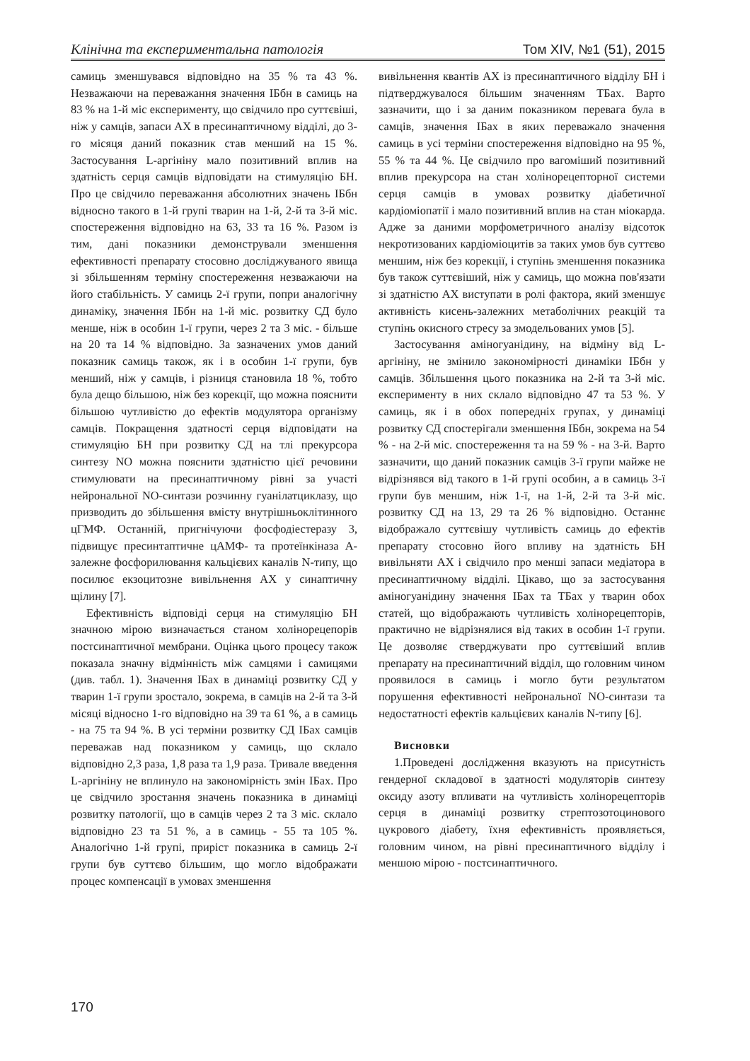Клінічна та експериментальна патологія Том XIV, №1 (51), 2015
самиць зменшувався відповідно на 35 % та 43 %. Незважаючи на переважання значення ІБбн в самиць на 83 % на 1-й міс експерименту, що свідчило про суттєвіші, ніж у самців, запаси АХ в пресинаптичному відділі, до 3-го місяця даний показник став менший на 15 %. Застосування L-аргініну мало позитивний вплив на здатність серця самців відповідати на стимуляцію БН. Про це свідчило переважання абсолютних значень ІБбн відносно такого в 1-й групі тварин на 1-й, 2-й та 3-й міс. спостереження відповідно на 63, 33 та 16 %. Разом із тим, дані показники демонстрували зменшення ефективності препарату стосовно досліджуваного явища зі збільшенням терміну спостереження незважаючи на його стабільність. У самиць 2-ї групи, попри аналогічну динаміку, значення ІБбн на 1-й міс. розвитку СД було менше, ніж в особин 1-ї групи, через 2 та 3 міс. - більше на 20 та 14 % відповідно. За зазначених умов даний показник самиць також, як і в особин 1-ї групи, був менший, ніж у самців, і різниця становила 18 %, тобто була дещо більшою, ніж без корекції, що можна пояснити більшою чутливістю до ефектів модулятора організму самців. Покращення здатності серця відповідати на стимуляцію БН при розвитку СД на тлі прекурсора синтезу NO можна пояснити здатністю цієї речовини стимулювати на пресинаптичному рівні за участі нейрональної NO-синтази розчинну гуанілатциклазу, що призводить до збільшення вмісту внутрішньоклітинного цГМФ. Останній, пригнічуючи фосфодіестеразу 3, підвищує пресинтаптичне цАМФ- та протеїнкіназа А-залежне фосфорилювання кальцієвих каналів N-типу, що посилює екзоцитозне вивільнення АХ у синаптичну щілину [7].
Ефективність відповіді серця на стимуляцію БН значною мірою визначається станом холінорецепорів постсинаптичної мембрани. Оцінка цього процесу також показала значну відмінність між самцями і самицями (див. табл. 1). Значення ІБах в динаміці розвитку СД у тварин 1-ї групи зростало, зокрема, в самців на 2-й та 3-й місяці відносно 1-го відповідно на 39 та 61 %, а в самиць - на 75 та 94 %. В усі терміни розвитку СД ІБах самців переважав над показником у самиць, що склало відповідно 2,3 раза, 1,8 раза та 1,9 раза. Тривале введення L-аргініну не вплинуло на закономірність змін ІБах. Про це свідчило зростання значень показника в динаміці розвитку патології, що в самців через 2 та 3 міс. склало відповідно 23 та 51 %, а в самиць - 55 та 105 %. Аналогічно 1-й групі, приріст показника в самиць 2-ї групи був суттєво більшим, що могло відображати процес компенсації в умовах зменшення
вивільнення квантів АХ із пресинаптичного відділу БН і підтверджувалося більшим значенням ТБах. Варто зазначити, що і за даним показником перевага була в самців, значення ІБах в яких переважало значення самиць в усі терміни спостереження відповідно на 95 %, 55 % та 44 %. Це свідчило про вагоміший позитивний вплив прекурсора на стан холінорецепторної системи серця самців в умовах розвитку діабетичної кардіоміопатії і мало позитивний вплив на стан міокарда. Адже за даними морфометричного аналізу відсоток некротизованих кардіоміоцитів за таких умов був суттєво меншим, ніж без корекції, і ступінь зменшення показника був також суттєвіший, ніж у самиць, що можна пов'язати зі здатністю АХ виступати в ролі фактора, який зменшує активність кисень-залежних метаболічних реакцій та ступінь окисного стресу за змодельованих умов [5].
Застосування аміногуанідину, на відміну від L-аргініну, не змінило закономірності динаміки ІБбн у самців. Збільшення цього показника на 2-й та 3-й міс. експерименту в них склало відповідно 47 та 53 %. У самиць, як і в обох попередніх групах, у динаміці розвитку СД спостерігали зменшення ІБбн, зокрема на 54 % - на 2-й міс. спостереження та на 59 % - на 3-й. Варто зазначити, що даний показник самців 3-ї групи майже не відрізнявся від такого в 1-й групі особин, а в самиць 3-ї групи був меншим, ніж 1-ї, на 1-й, 2-й та 3-й міс. розвитку СД на 13, 29 та 26 % відповідно. Останнє відображало суттєвішу чутливість самиць до ефектів препарату стосовно його впливу на здатність БН вивільняти АХ і свідчило про менші запаси медіатора в пресинаптичному відділі. Цікаво, що за застосування аміногуанідину значення ІБах та ТБах у тварин обох статей, що відображають чутливість холінорецепторів, практично не відрізнялися від таких в особин 1-ї групи. Це дозволяє стверджувати про суттєвіший вплив препарату на пресинаптичний відділ, що головним чином проявилося в самиць і могло бути результатом порушення ефективності нейрональної NO-синтази та недостатності ефектів кальцієвих каналів N-типу [6].
Висновки
1.Проведені дослідження вказують на присутність гендерної складової в здатності модуляторів синтезу оксиду азоту впливати на чутливість холінорецепторів серця в динаміці розвитку стрептозотоцинового цукрового діабету, їхня ефективність проявляється, головним чином, на рівні пресинаптичного відділу і меншою мірою - постсинаптичного.
170